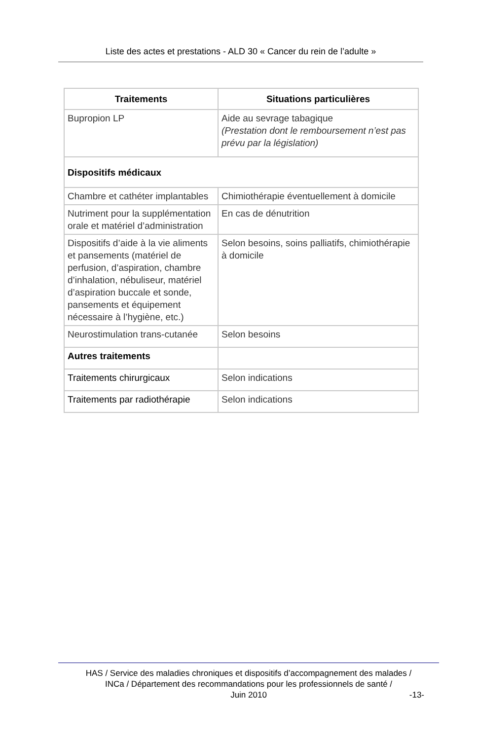Liste des actes et prestations - ALD 30 « Cancer du rein de l’adulte »
| Traitements | Situations particulières |
| --- | --- |
| Bupropion LP | Aide au sevrage tabagique (Prestation dont le remboursement n’est pas prévu par la législation) |
| Dispositifs médicaux | |
| Chambre et cathéter implantables | Chimiothérapie éventuellement à domicile |
| Nutriment pour la supplémentation orale et matériel d’administration | En cas de dénutrition |
| Dispositifs d’aide à la vie aliments et pansements (matériel de perfusion, d’aspiration, chambre d’inhalation, nébuliseur, matériel d’aspiration buccale et sonde, pansements et équipement nécessaire à l’hygiène, etc.) | Selon besoins, soins palliatifs, chimiothérapie à domicile |
| Neurostimulation trans-cutanée | Selon besoins |
| Autres traitements | |
| Traitements chirurgicaux | Selon indications |
| Traitements par radiothérapie | Selon indications |
HAS / Service des maladies chroniques et dispositifs d’accompagnement des malades /
INCa / Département des recommandations pour les professionnels de santé /
Juin 2010 -13-